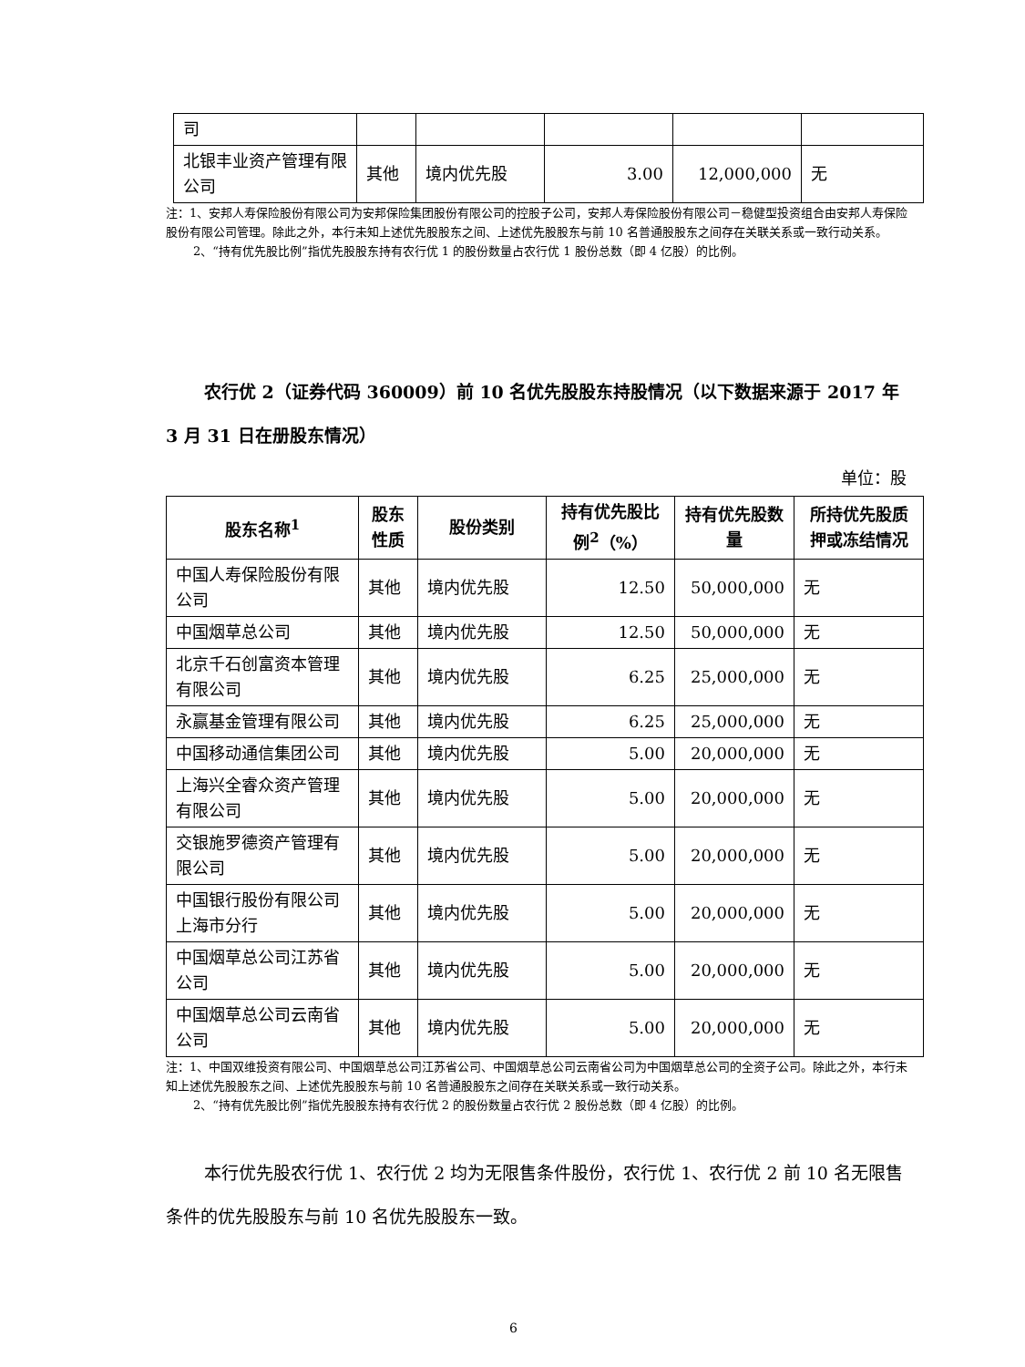| 司 | | | | | |
| 北银丰业资产管理有限公司 | 其他 | 境内优先股 | 3.00 | 12,000,000 | 无 |
注：1、安邦人寿保险股份有限公司为安邦保险集团股份有限公司的控股子公司，安邦人寿保险股份有限公司－稳健型投资组合由安邦人寿保险股份有限公司管理。除此之外，本行未知上述优先股股东之间、上述优先股股东与前 10 名普通股股东之间存在关联关系或一致行动关系。
2、“持有优先股比例”指优先股股东持有农行优 1 的股份数量占农行优 1 股份总数（即 4 亿股）的比例。
农行优 2（证券代码 360009）前 10 名优先股股东持股情况（以下数据来源于 2017 年 3 月 31 日在册股东情况）
单位：股
| 股东名称<sup>1</sup> | 股东性质 | 股份类别 | 持有优先股比例<sup>2</sup>（%） | 持有优先股数量 | 所持优先股质押或冻结情况 |
| --- | --- | --- | --- | --- | --- |
| 中国人寿保险股份有限公司 | 其他 | 境内优先股 | 12.50 | 50,000,000 | 无 |
| 中国烟草总公司 | 其他 | 境内优先股 | 12.50 | 50,000,000 | 无 |
| 北京千石创富资本管理有限公司 | 其他 | 境内优先股 | 6.25 | 25,000,000 | 无 |
| 永赢基金管理有限公司 | 其他 | 境内优先股 | 6.25 | 25,000,000 | 无 |
| 中国移动通信集团公司 | 其他 | 境内优先股 | 5.00 | 20,000,000 | 无 |
| 上海兴全睿众资产管理有限公司 | 其他 | 境内优先股 | 5.00 | 20,000,000 | 无 |
| 交银施罗德资产管理有限公司 | 其他 | 境内优先股 | 5.00 | 20,000,000 | 无 |
| 中国银行股份有限公司上海市分行 | 其他 | 境内优先股 | 5.00 | 20,000,000 | 无 |
| 中国烟草总公司江苏省公司 | 其他 | 境内优先股 | 5.00 | 20,000,000 | 无 |
| 中国烟草总公司云南省公司 | 其他 | 境内优先股 | 5.00 | 20,000,000 | 无 |
注：1、中国双维投资有限公司、中国烟草总公司江苏省公司、中国烟草总公司云南省公司为中国烟草总公司的全资子公司。除此之外，本行未知上述优先股股东之间、上述优先股股东与前 10 名普通股股东之间存在关联关系或一致行动关系。
2、“持有优先股比例”指优先股股东持有农行优 2 的股份数量占农行优 2 股份总数（即 4 亿股）的比例。
本行优先股农行优 1、农行优 2 均为无限售条件股份，农行优 1、农行优 2 前 10 名无限售条件的优先股股东与前 10 名优先股股东一致。
6